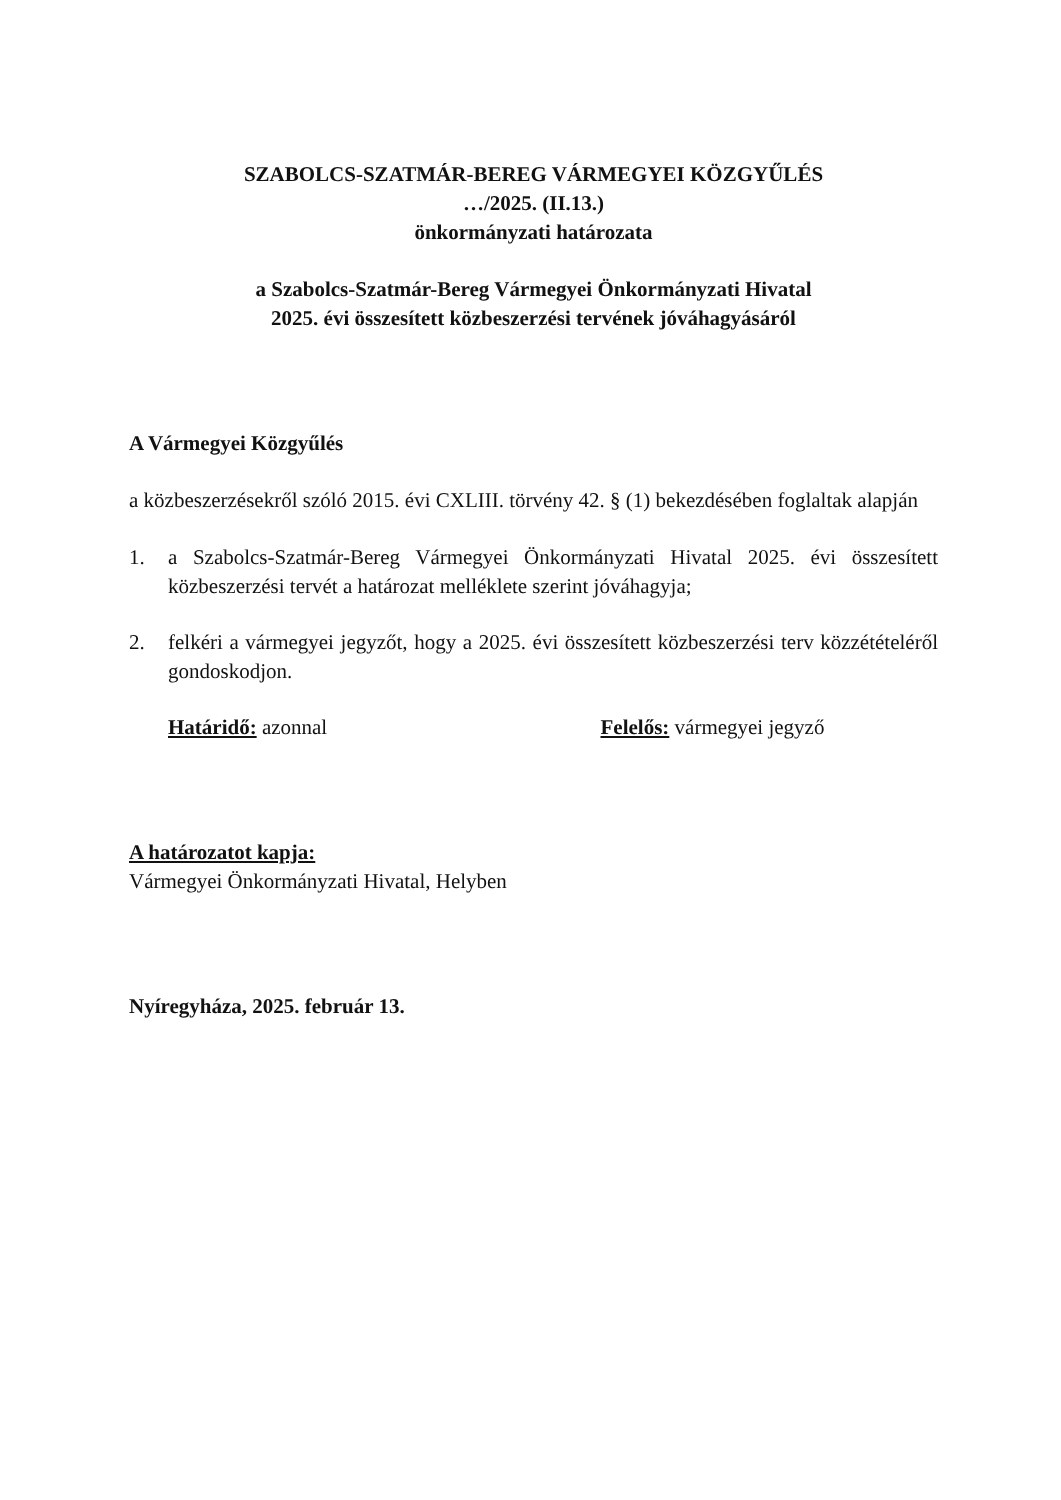SZABOLCS-SZATMÁR-BEREG VÁRMEGYEI KÖZGYŰLÉS
…/2025. (II.13.)
önkormányzati határozata
a Szabolcs-Szatmár-Bereg Vármegyei Önkormányzati Hivatal
2025. évi összesített közbeszerzési tervének jóváhagyásáról
A Vármegyei Közgyűlés
a közbeszerzésekről szóló 2015. évi CXLIII. törvény 42. § (1) bekezdésében foglaltak alapján
1. a Szabolcs-Szatmár-Bereg Vármegyei Önkormányzati Hivatal 2025. évi összesített közbeszerzési tervét a határozat melléklete szerint jóváhagyja;
2. felkéri a vármegyei jegyzőt, hogy a 2025. évi összesített közbeszerzési terv közzétételéről gondoskodjon.
Határidő: azonnal Felelős: vármegyei jegyző
A határozatot kapja:
Vármegyei Önkormányzati Hivatal, Helyben
Nyíregyháza, 2025. február 13.